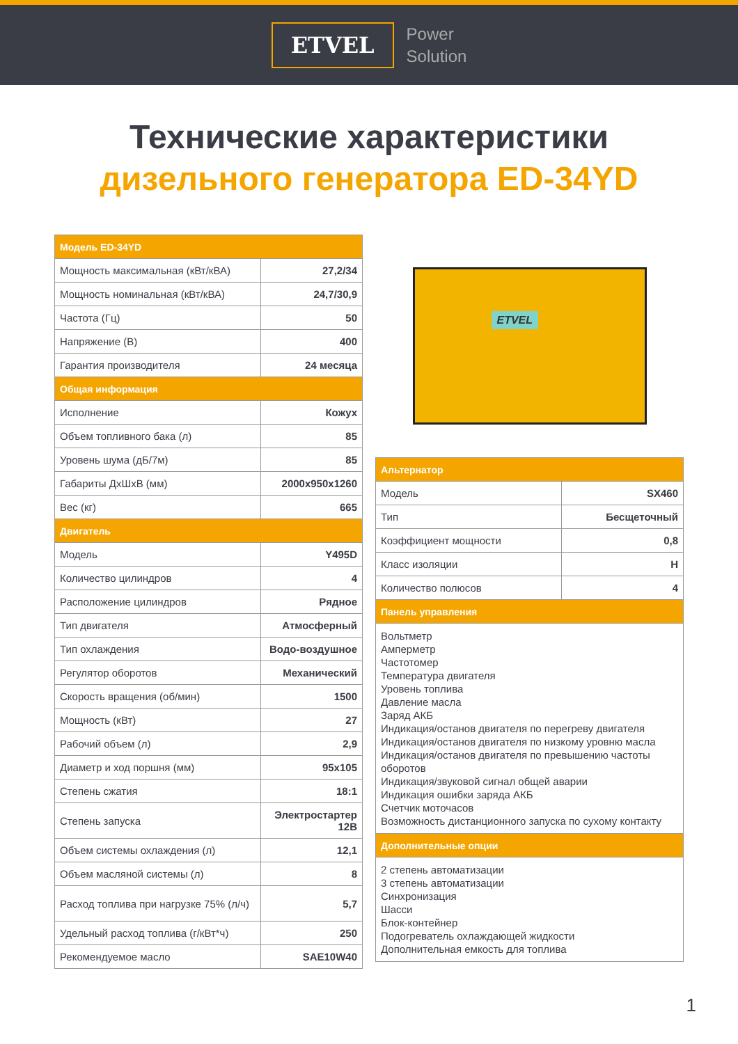ETVEL
Power
Solution
Технические характеристики
дизельного генератора ED-34YD
| Модель ED-34YD | |
| Мощность максимальная (кВт/кВА) | 27,2/34 |
| Мощность номинальная (кВт/кВА) | 24,7/30,9 |
| Частота (Гц) | 50 |
| Напряжение (В) | 400 |
| Гарантия производителя | 24 месяца |
| Общая информация | |
| Исполнение | Кожух |
| Объем топливного бака (л) | 85 |
| Уровень шума (дБ/7м) | 85 |
| Габариты ДхШхВ (мм) | 2000x950x1260 |
| Вес (кг) | 665 |
| Двигатель | |
| Модель | Y495D |
| Количество цилиндров | 4 |
| Расположение цилиндров | Рядное |
| Тип двигателя | Атмосферный |
| Тип охлаждения | Водо-воздушное |
| Регулятор оборотов | Механический |
| Скорость вращения (об/мин) | 1500 |
| Мощность (кВт) | 27 |
| Рабочий объем (л) | 2,9 |
| Диаметр и ход поршня (мм) | 95x105 |
| Степень сжатия | 18:1 |
| Степень запуска | Электростартер 12В |
| Объем системы охлаждения (л) | 12,1 |
| Объем масляной системы (л) | 8 |
| Расход топлива при нагрузке 75% (л/ч) | 5,7 |
| Удельный расход топлива (г/кВт*ч) | 250 |
| Рекомендуемое масло | SAE10W40 |
ETVEL
| Альтернатор | |
| Модель | SX460 |
| Тип | Бесщеточный |
| Коэффициент мощности | 0,8 |
| Класс изоляции | H |
| Количество полюсов | 4 |
| Панель управления | |
| Вольтметр Амперметр Частотомер Температура двигателя Уровень топлива Давление масла Заряд АКБ Индикация/останов двигателя по перегреву двигателя Индикация/останов двигателя по низкому уровню масла Индикация/останов двигателя по превышению частоты оборотов Индикация/звуковой сигнал общей аварии Индикация ошибки заряда АКБ Счетчик моточасов Возможность дистанционного запуска по сухому контакту | |
| Дополнительные опции | |
| 2 степень автоматизации 3 степень автоматизации Синхронизация Шасси Блок-контейнер Подогреватель охлаждающей жидкости Дополнительная емкость для топлива | |
1